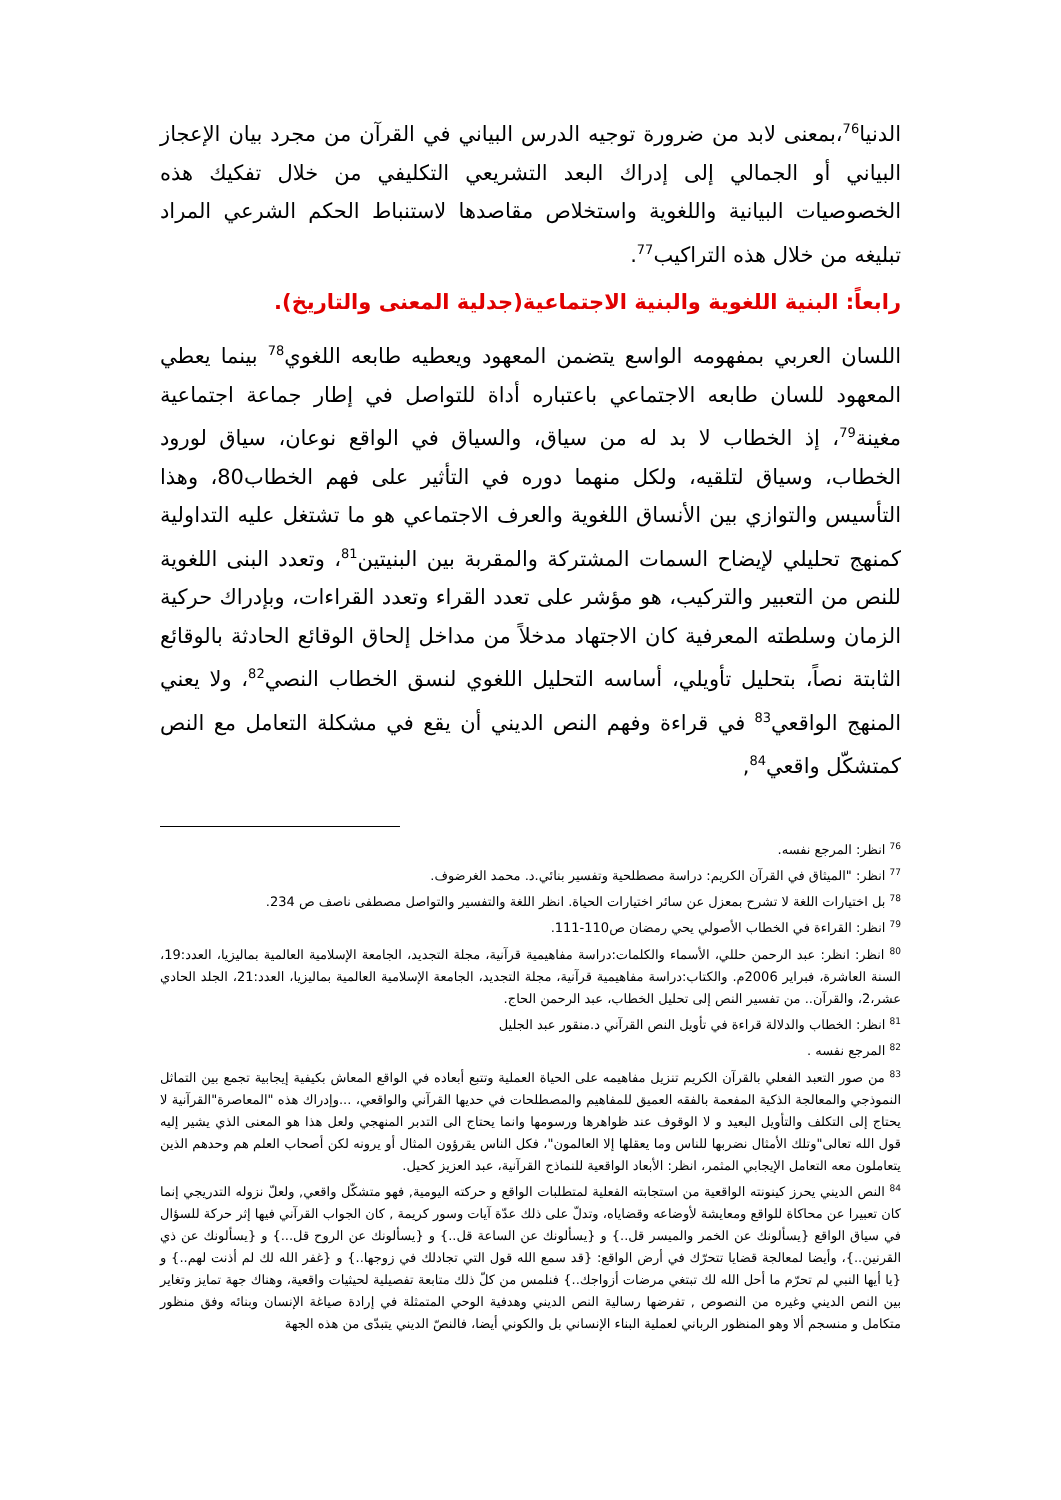الدنيا<sup>76</sup>،بمعنى لابد من ضرورة توجيه الدرس البياني في القرآن من مجرد بيان الإعجاز البياني أو الجمالي إلى إدراك البعد التشريعي التكليفي من خلال تفكيك هذه الخصوصيات البيانية واللغوية واستخلاص مقاصدها لاستنباط الحكم الشرعي المراد تبليغه من خلال هذه التراكيب<sup>77</sup>.
رابعاً: البنية اللغوية والبنية الاجتماعية(جدلية المعنى والتاريخ).
اللسان العربي بمفهومه الواسع يتضمن المعهود ويعطيه طابعه اللغوي<sup>78</sup> بينما يعطي المعهود للسان طابعه الاجتماعي باعتباره أداة للتواصل في إطار جماعة اجتماعية مغينة<sup>79</sup>، إذ الخطاب لا بد له من سياق، والسياق في الواقع نوعان، سياق لورود الخطاب، وسياق لتلقيه، ولكل منهما دوره في التأثير على فهم الخطاب80، وهذا التأسيس والتوازي بين الأنساق اللغوية والعرف الاجتماعي هو ما تشتغل عليه التداولية كمنهج تحليلي لإيضاح السمات المشتركة والمقربة بين البنيتين<sup>81</sup>، وتعدد البنى اللغوية للنص من التعبير والتركيب، هو مؤشر على تعدد القراء وتعدد القراءات، وبإدراك حركية الزمان وسلطته المعرفية كان الاجتهاد مدخلاً من مداخل إلحاق الوقائع الحادثة بالوقائع الثابتة نصاً، بتحليل تأويلي، أساسه التحليل اللغوي لنسق الخطاب النصي<sup>82</sup>، ولا يعني المنهج الواقعي<sup>83</sup> في قراءة وفهم النص الديني أن يقع في مشكلة التعامل مع النص كمتشكّل واقعي<sup>84</sup>,
<sup>76</sup> انظر: المرجع نفسه.
<sup>77</sup> انظر: "الميثاق في القرآن الكريم: دراسة مصطلحية وتفسير بنائي.د. محمد الغرضوف.
<sup>78</sup> بل اختيارات اللغة لا تشرح بمعزل عن سائر اختيارات الحياة. انظر اللغة والتفسير والتواصل مصطفى ناصف ص 234.
<sup>79</sup> انظر: القراءة في الخطاب الأصولي يحي رمضان ص110-111.
<sup>80</sup> انظر: انظر: عبد الرحمن حللي، الأسماء والكلمات:دراسة مفاهيمية قرآنية، مجلة التجديد، الجامعة الإسلامية العالمية بماليزيا، العدد:19، السنة العاشرة، فبراير 2006م. والكتاب:دراسة مفاهيمية قرآنية، مجلة التجديد، الجامعة الإسلامية العالمية بماليزيا، العدد:21، الجلد الحادي عشر،2، والقرآن.. من تفسير النص إلى تحليل الخطاب، عبد الرحمن الحاج.
<sup>81</sup> انظر: الخطاب والدلالة قراءة في تأويل النص القرآني د.منقور عبد الجليل
<sup>82</sup> المرجع نفسه .
<sup>83</sup> من صور التعبد الفعلي بالقرآن الكريم تنزيل مفاهيمه على الحياة العملية وتتبع أبعاده في الواقع المعاش بكيفية إيجابية تجمع بين التماثل النموذجي والمعالجة الذكية المفعمة بالفقه العميق للمفاهيم والمصطلحات في حديها القرآني والواقعي، ...وإدراك هذه "المعاصرة"القرآنية لا يحتاج إلى التكلف والتأويل البعيد و لا الوقوف عند ظواهرها ورسومها وانما يحتاج الى التدبر المنهجي ولعل هذا هو المعنى الذي يشير إليه قول الله تعالى"وتلك الأمثال نضربها للناس وما يعقلها إلا العالمون"، فكل الناس يقرؤون المثال أو يرونه لكن أصحاب العلم هم وحدهم الذين يتعاملون معه التعامل الإيجابي المثمر، انظر: الأبعاد الواقعية للنماذج القرآنية، عبد العزيز كحيل.
<sup>84</sup> النص الديني يحرز كينونته الواقعية من استجابته الفعلية لمتطلبات الواقع و حركته اليومية, فهو متشكّل واقعي, ولعلّ نزوله التدريجي إنما كان تعبيرا عن محاكاة للواقع ومعايشة لأوضاعه وقضاياه، وتدلّ على ذلك عدّة آيات وسور كريمة , كان الجواب القرآني فيها إثر حركة للسؤال في سياق الواقع {يسألونك عن الخمر والميسر قل..} و {يسألونك عن الساعة قل..} و {يسألونك عن الروح قل...} و {يسألونك عن ذي القرنين..}، وأيضا لمعالجة قضايا تتحرّك في أرض الواقع: {قد سمع الله قول التي تجادلك في زوجها..} و {غفر الله لك لم أذنت لهم..} و {يا أيها النبي لم تحرّم ما أحل الله لك تبتغي مرضات أزواجك..} فنلمس من كلّ ذلك متابعة تفصيلية لحيثيات واقعية، وهناك جهة تمايز وتغاير بين النص الديني وغيره من النصوص , تفرضها رسالية النص الديني وهدفية الوحي المتمثلة في إرادة صياغة الإنسان وبنائه وفق منظور متكامل و منسجم ألا وهو المنظور الرباني لعملية البناء الإنساني بل والكوني أيضا، فالنصّ الديني يتبدّى من هذه الجهة